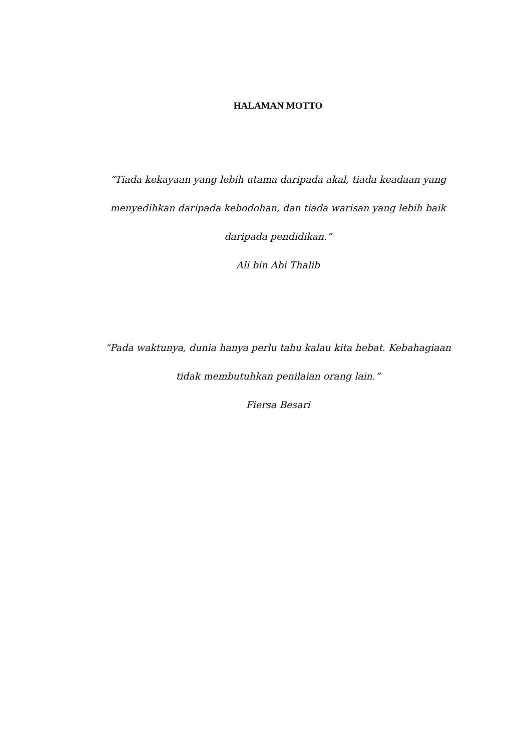HALAMAN MOTTO
“Tiada kekayaan yang lebih utama daripada akal, tiada keadaan yang menyedihkan daripada kebodohan, dan tiada warisan yang lebih baik daripada pendidikan.”
Ali bin Abi Thalib
“Pada waktunya, dunia hanya perlu tahu kalau kita hebat. Kebahagiaan tidak membutuhkan penilaian orang lain.”
Fiersa Besari